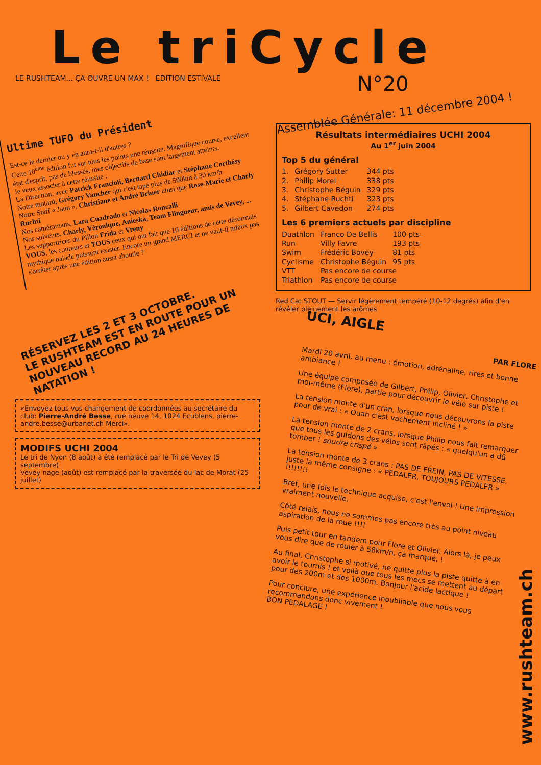Le triCycle
LE RUSHTEAM... ÇA OUVRE UN MAX ! EDITION ESTIVALE
N°20
Ultime TUFO du Président
Est-ce le dernier ou y en aura-t-il d'autres ?
Cette 10<sup>ème</sup> édition fut sur tous les points une réussite. Magnifique course, excellent état d'esprit, pas de blessés, mes objectifs de base sont largement atteints.
Je veux associer à cette réussite :
La Direction, avec Patrick Francioli, Bernard Chidiac et Stéphane Corthésy
Notre motard, Grégory Vaucher qui c'est tapé plus de 500km à 30 km/h
Notre Staff « Jaun », Christiane et André Briner ainsi que Rose-Marie et Charly Ruchti
Nos caméramans, Lara Cuadrado et Nicolas Roncalli
Nos suiveurs, Charly, Véronique, Anieska, Team Flingueur, amis de Vevey, ...
Les supportrices du Pillon Frida et Vreny
VOUS, les coureurs et TOUS ceux qui ont fait que 10 éditions de cette désormais mythique balade puissent exister. Encore un grand MERCI et ne vaut-il mieux pas s'arrêter après une édition aussi aboutie ?
RÉSERVEZ LES 2 ET 3 OCTOBRE.
LE RUSHTEAM EST EN ROUTE POUR UN NOUVEAU RECORD AU 24 HEURES DE NATATION !
«Envoyez tous vos changement de coordonnées au secrétaire du club: Pierre-André Besse, rue neuve 14, 1024 Ecublens, pierre-andre.besse@urbanet.ch Merci».
MODIFS UCHI 2004
Le tri de Nyon (8 août) a été remplacé par le Tri de Vevey (5 septembre)
Vevey nage (août) est remplacé par la traversée du lac de Morat (25 juillet)
Assemblée Générale: 11 décembre 2004 !
Résultats intermédiaires UCHI 2004
Au 1<sup>er</sup> juin 2004
Top 5 du général
| 1. | Grégory Sutter | 344 pts |
| 2. | Philip Morel | 338 pts |
| 3. | Christophe Béguin | 329 pts |
| 4. | Stéphane Ruchti | 323 pts |
| 5. | Gilbert Cavedon | 274 pts |
Les 6 premiers actuels par discipline
| Duathlon | Franco De Bellis | 100 pts |
| Run | Villy Favre | 193 pts |
| Swim | Frédéric Bovey | 81 pts |
| Cyclisme | Christophe Béguin | 95 pts |
| VTT | Pas encore de course | |
| Triathlon | Pas encore de course | |
Red Cat STOUT — Servir légèrement tempéré (10-12 degrés) afin d'en révéler pleinement les arômes
UCI, AIGLE
PAR FLORE
Mardi 20 avril, au menu : émotion, adrénaline, rires et bonne ambiance !
Une équipe composée de Gilbert, Philip, Olivier, Christophe et moi-même (Flore), partie pour découvrir le vélo sur piste !
La tension monte d'un cran, lorsque nous découvrons la piste pour de vrai : « Ouah c'est vachement incliné ! »
La tension monte de 2 crans, lorsque Philip nous fait remarquer que tous les guidons des vélos sont râpés : « quelqu'un a dû tomber ! sourire crispé »
La tension monte de 3 crans : PAS DE FREIN, PAS DE VITESSE, juste la même consigne : « PEDALER, TOUJOURS PEDALER » !!!!!!!!
Bref, une fois le technique acquise, c'est l'envol ! Une impression vraiment nouvelle.
Côté relais, nous ne sommes pas encore très au point niveau aspiration de la roue !!!!
Puis petit tour en tandem pour Flore et Olivier. Alors là, je peux vous dire que de rouler à 58km/h, ça marque. !
Au final, Christophe si motivé, ne quitte plus la piste quitte à en avoir le tournis ! et voilà que tous les mecs se mettent au départ pour des 200m et des 1000m. Bonjour l'acide lactique !
Pour conclure, une expérience inoubliable que nous vous recommandons donc vivement !
BON PEDALAGE !
www.rushteam.ch